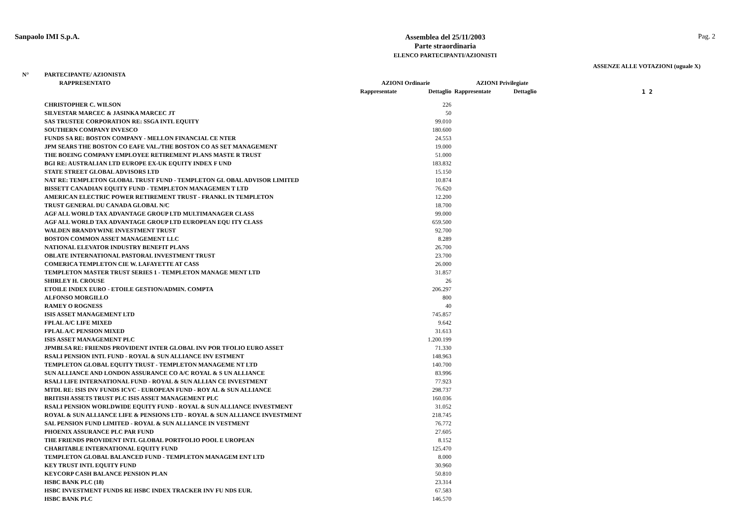Sanpaolo IMI S.p.A.
Assemblea del 25/11/2003
Parte straordinaria
ELENCO PARTECIPANTI/AZIONISTI
Pag. 2
ASSENZE ALLE VOTAZIONI (uguale X)
| N° | PARTECIPANTE/ AZIONISTA | | | | | |
| --- | --- | --- | --- | --- | --- | --- |
| | RAPPRESENTATO | AZIONI Ordinarie | | AZIONI Privilegiate | | |
| | | Rappresentate | Dettaglio | Rappresentate | Dettaglio | 1 2 |
| | CHRISTOPHER C. WILSON | | 226 | | | |
| | SILVESTAR MARCEC & JASINKA MARCEC JT | | 50 | | | |
| | SAS TRUSTEE CORPORATION RE: SSGA INTL EQUITY | | 99.010 | | | |
| | SOUTHERN COMPANY INVESCO | | 180.600 | | | |
| | FUNDS SA RE: BOSTON COMPANY - MELLON FINANCIAL CE NTER | | 24.553 | | | |
| | JPM SEARS THE BOSTON CO EAFE VAL./THE BOSTON CO AS SET MANAGEMENT | | 19.000 | | | |
| | THE BOEING COMPANY EMPLOYEE RETIREMENT PLANS MASTE R TRUST | | 51.000 | | | |
| | BGI RE: AUSTRALIAN LTD EUROPE EX-UK EQUITY INDEX F UND | | 183.832 | | | |
| | STATE STREET GLOBAL ADVISORS LTD | | 15.150 | | | |
| | NAT RE: TEMPLETON GLOBAL TRUST FUND - TEMPLETON GL OBAL ADVISOR LIMITED | | 10.874 | | | |
| | BISSETT CANADIAN EQUITY FUND - TEMPLETON MANAGEMEN T LTD | | 76.620 | | | |
| | AMERICAN ELECTRIC POWER RETIREMENT TRUST - FRANKL IN TEMPLETON | | 12.200 | | | |
| | TRUST GENERAL DU CANADA GLOBAL N/C | | 18.700 | | | |
| | AGF ALL WORLD TAX ADVANTAGE GROUP LTD MULTIMANAGER CLASS | | 99.000 | | | |
| | AGF ALL WORLD TAX ADVANTAGE GROUP LTD EUROPEAN EQU ITY CLASS | | 659.500 | | | |
| | WALDEN BRANDYWINE INVESTMENT TRUST | | 92.700 | | | |
| | BOSTON COMMON ASSET MANAGEMENT LLC | | 8.289 | | | |
| | NATIONAL ELEVATOR INDUSTRY BENEFIT PLANS | | 26.700 | | | |
| | OBLATE INTERNATIONAL PASTORAL INVESTMENT TRUST | | 23.700 | | | |
| | COMERICA TEMPLETON CIE W. LAFAYETTE AT CASS | | 26.000 | | | |
| | TEMPLETON MASTER TRUST SERIES 1 - TEMPLETON MANAGE MENT LTD | | 31.857 | | | |
| | SHIRLEY H. CROUSE | | 26 | | | |
| | ETOILE INDEX EURO - ETOILE GESTION/ADMIN. COMPTA | | 206.297 | | | |
| | ALFONSO MORGILLO | | 800 | | | |
| | RAMEY O ROGNESS | | 40 | | | |
| | ISIS ASSET MANAGEMENT LTD | | 745.857 | | | |
| | FPLAL A/C LIFE MIXED | | 9.642 | | | |
| | FPLAL A/C PENSION MIXED | | 31.613 | | | |
| | ISIS ASSET MANAGEMENT PLC | | 1.200.199 | | | |
| | JPMBLSA RE: FRIENDS PROVIDENT INTER GLOBAL INV POR TFOLIO EURO ASSET | | 71.330 | | | |
| | RSALI PENSION INTL FUND - ROYAL & SUN ALLIANCE INV ESTMENT | | 148.963 | | | |
| | TEMPLETON GLOBAL EQUITY TRUST - TEMPLETON MANAGEME NT LTD | | 140.700 | | | |
| | SUN ALLIANCE AND LONDON ASSURANCE CO A/C ROYAL & S UN ALLIANCE | | 83.996 | | | |
| | RSALI LIFE INTERNATIONAL FUND - ROYAL & SUN ALLIAN CE INVESTMENT | | 77.923 | | | |
| | MTDL RE: ISIS INV FUNDS ICVC - EUROPEAN FUND - ROY AL & SUN ALLIANCE | | 298.737 | | | |
| | BRITISH ASSETS TRUST PLC ISIS ASSET MANAGEMENT PLC | | 160.036 | | | |
| | RSALI PENSION WORLDWIDE EQUITY FUND - ROYAL & SUN ALLIANCE INVESTMENT | | 31.052 | | | |
| | ROYAL & SUN ALLIANCE LIFE & PENSIONS LTD - ROYAL & SUN ALLIANCE INVESTMENT | | 218.745 | | | |
| | SAL PENSION FUND LIMITED - ROYAL & SUN ALLIANCE IN VESTMENT | | 76.772 | | | |
| | PHOENIX ASSURANCE PLC PAR FUND | | 27.605 | | | |
| | THE FRIENDS PROVIDENT INTL GLOBAL PORTFOLIO POOL E UROPEAN | | 8.152 | | | |
| | CHARITABLE INTERNATIONAL EQUITY FUND | | 125.470 | | | |
| | TEMPLETON GLOBAL BALANCED FUND - TEMPLETON MANAGEM ENT LTD | | 8.000 | | | |
| | KEY TRUST INTL EQUITY FUND | | 30.960 | | | |
| | KEYCORP CASH BALANCE PENSION PLAN | | 50.810 | | | |
| | HSBC BANK PLC (18) | | 23.314 | | | |
| | HSBC INVESTMENT FUNDS RE HSBC INDEX TRACKER INV FU NDS EUR. | | 67.583 | | | |
| | HSBC BANK PLC | | 146.570 | | | |